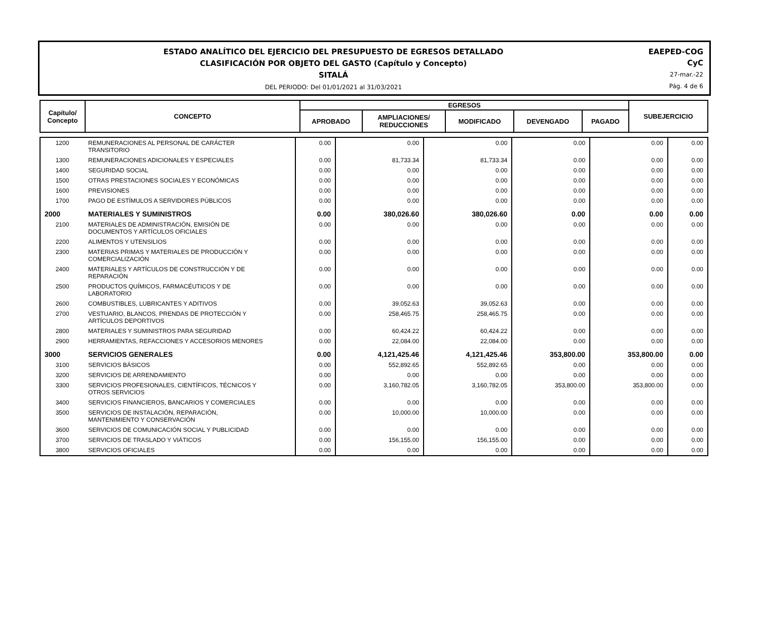ESTADO ANALÍTICO DEL EJERCICIO DEL PRESUPUESTO DE EGRESOS DETALLADO
CLASIFICACIÓN POR OBJETO DEL GASTO (Capítulo y Concepto)
SITALÁ
DEL PERIODO: Del 01/01/2021 al 31/03/2021
EAEPED-COG
CyC
27-mar.-22
Pág. 4 de 6
| Capítulo/ Concepto | CONCEPTO | EGRESOS | | | | | SUBEJERCICIO |
| | | APROBADO | AMPLIACIONES/ REDUCCIONES | MODIFICADO | DEVENGADO | PAGADO | |
| 1200 | REMUNERACIONES AL PERSONAL DE CARÁCTER TRANSITORIO | 0.00 | 0.00 | 0.00 | 0.00 | 0.00 | 0.00 |
| 1300 | REMUNERACIONES ADICIONALES Y ESPECIALES | 0.00 | 81,733.34 | 81,733.34 | 0.00 | 0.00 | 0.00 |
| 1400 | SEGURIDAD SOCIAL | 0.00 | 0.00 | 0.00 | 0.00 | 0.00 | 0.00 |
| 1500 | OTRAS PRESTACIONES SOCIALES Y ECONÓMICAS | 0.00 | 0.00 | 0.00 | 0.00 | 0.00 | 0.00 |
| 1600 | PREVISIONES | 0.00 | 0.00 | 0.00 | 0.00 | 0.00 | 0.00 |
| 1700 | PAGO DE ESTÍMULOS A SERVIDORES PÚBLICOS | 0.00 | 0.00 | 0.00 | 0.00 | 0.00 | 0.00 |
| 2000 | MATERIALES Y SUMINISTROS | 0.00 | 380,026.60 | 380,026.60 | 0.00 | 0.00 | 0.00 |
| 2100 | MATERIALES DE ADMINISTRACIÓN, EMISIÓN DE DOCUMENTOS Y ARTÍCULOS OFICIALES | 0.00 | 0.00 | 0.00 | 0.00 | 0.00 | 0.00 |
| 2200 | ALIMENTOS Y UTENSILIOS | 0.00 | 0.00 | 0.00 | 0.00 | 0.00 | 0.00 |
| 2300 | MATERIAS PRIMAS Y MATERIALES DE PRODUCCIÓN Y COMERCIALIZACIÓN | 0.00 | 0.00 | 0.00 | 0.00 | 0.00 | 0.00 |
| 2400 | MATERIALES Y ARTÍCULOS DE CONSTRUCCIÓN Y DE REPARACIÓN | 0.00 | 0.00 | 0.00 | 0.00 | 0.00 | 0.00 |
| 2500 | PRODUCTOS QUÍMICOS, FARMACÉUTICOS Y DE LABORATORIO | 0.00 | 0.00 | 0.00 | 0.00 | 0.00 | 0.00 |
| 2600 | COMBUSTIBLES, LUBRICANTES Y ADITIVOS | 0.00 | 39,052.63 | 39,052.63 | 0.00 | 0.00 | 0.00 |
| 2700 | VESTUARIO, BLANCOS, PRENDAS DE PROTECCIÓN Y ARTÍCULOS DEPORTIVOS | 0.00 | 258,465.75 | 258,465.75 | 0.00 | 0.00 | 0.00 |
| 2800 | MATERIALES Y SUMINISTROS PARA SEGURIDAD | 0.00 | 60,424.22 | 60,424.22 | 0.00 | 0.00 | 0.00 |
| 2900 | HERRAMIENTAS, REFACCIONES Y ACCESORIOS MENORES | 0.00 | 22,084.00 | 22,084.00 | 0.00 | 0.00 | 0.00 |
| 3000 | SERVICIOS GENERALES | 0.00 | 4,121,425.46 | 4,121,425.46 | 353,800.00 | 353,800.00 | 0.00 |
| 3100 | SERVICIOS BÁSICOS | 0.00 | 552,892.65 | 552,892.65 | 0.00 | 0.00 | 0.00 |
| 3200 | SERVICIOS DE ARRENDAMIENTO | 0.00 | 0.00 | 0.00 | 0.00 | 0.00 | 0.00 |
| 3300 | SERVICIOS PROFESIONALES, CIENTÍFICOS, TÉCNICOS Y OTROS SERVICIOS | 0.00 | 3,160,782.05 | 3,160,782.05 | 353,800.00 | 353,800.00 | 0.00 |
| 3400 | SERVICIOS FINANCIEROS, BANCARIOS Y COMERCIALES | 0.00 | 0.00 | 0.00 | 0.00 | 0.00 | 0.00 |
| 3500 | SERVICIOS DE INSTALACIÓN, REPARACIÓN, MANTENIMIENTO Y CONSERVACIÓN | 0.00 | 10,000.00 | 10,000.00 | 0.00 | 0.00 | 0.00 |
| 3600 | SERVICIOS DE COMUNICACIÓN SOCIAL Y PUBLICIDAD | 0.00 | 0.00 | 0.00 | 0.00 | 0.00 | 0.00 |
| 3700 | SERVICIOS DE TRASLADO Y VIÁTICOS | 0.00 | 156,155.00 | 156,155.00 | 0.00 | 0.00 | 0.00 |
| 3800 | SERVICIOS OFICIALES | 0.00 | 0.00 | 0.00 | 0.00 | 0.00 | 0.00 |